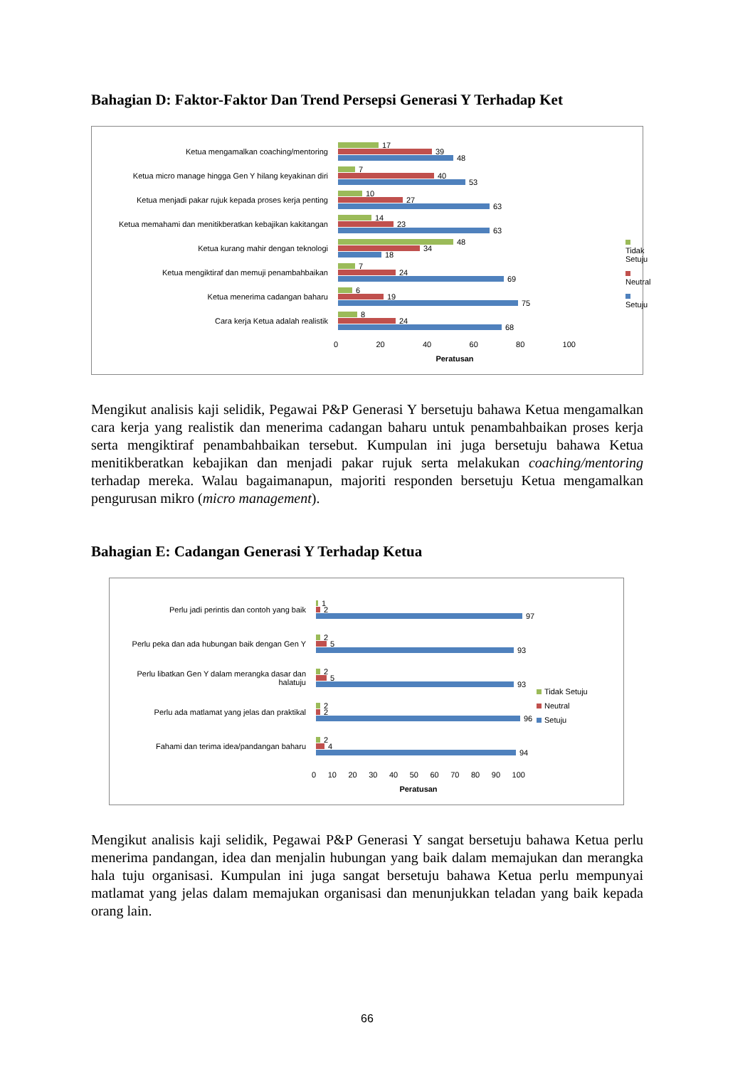Bahagian D: Faktor-Faktor Dan Trend Persepsi Generasi Y Terhadap Ket
Ketua mengamalkan coaching/mentoring
17
39
48
Ketua micro manage hingga Gen Y hilang keyakinan diri
7
40
53
Ketua menjadi pakar rujuk kepada proses kerja penting
10
27
63
Ketua memahami dan menitikberatkan kebajikan kakitangan
14
23
63
Ketua kurang mahir dengan teknologi
48
34
18
Ketua mengiktiraf dan memuji penambahbaikan
7
24
69
Ketua menerima cadangan baharu
6
19
75
Cara kerja Ketua adalah realistik
8
24
68
0 20 40 60 80 100
Peratusan
Tidak Setuju
Neutral
Setuju
Mengikut analisis kaji selidik, Pegawai P&P Generasi Y bersetuju bahawa Ketua mengamalkan cara kerja yang realistik dan menerima cadangan baharu untuk penambahbaikan proses kerja serta mengiktiraf penambahbaikan tersebut. Kumpulan ini juga bersetuju bahawa Ketua menitikberatkan kebajikan dan menjadi pakar rujuk serta melakukan coaching/mentoring terhadap mereka. Walau bagaimanapun, majoriti responden bersetuju Ketua mengamalkan pengurusan mikro (micro management).
Bahagian E: Cadangan Generasi Y Terhadap Ketua
Perlu jadi perintis dan contoh yang baik
1
2
97
Perlu peka dan ada hubungan baik dengan Gen Y
2
5
93
Perlu libatkan Gen Y dalam merangka dasar dan halatuju
2
5
93
Perlu ada matlamat yang jelas dan praktikal
2
2
96
Fahami dan terima idea/pandangan baharu
2
4
94
0 10 20 30 40 50 60 70 80 90 100
Peratusan
Tidak Setuju
Neutral
Setuju
Mengikut analisis kaji selidik, Pegawai P&P Generasi Y sangat bersetuju bahawa Ketua perlu menerima pandangan, idea dan menjalin hubungan yang baik dalam memajukan dan merangka hala tuju organisasi. Kumpulan ini juga sangat bersetuju bahawa Ketua perlu mempunyai matlamat yang jelas dalam memajukan organisasi dan menunjukkan teladan yang baik kepada orang lain.
66